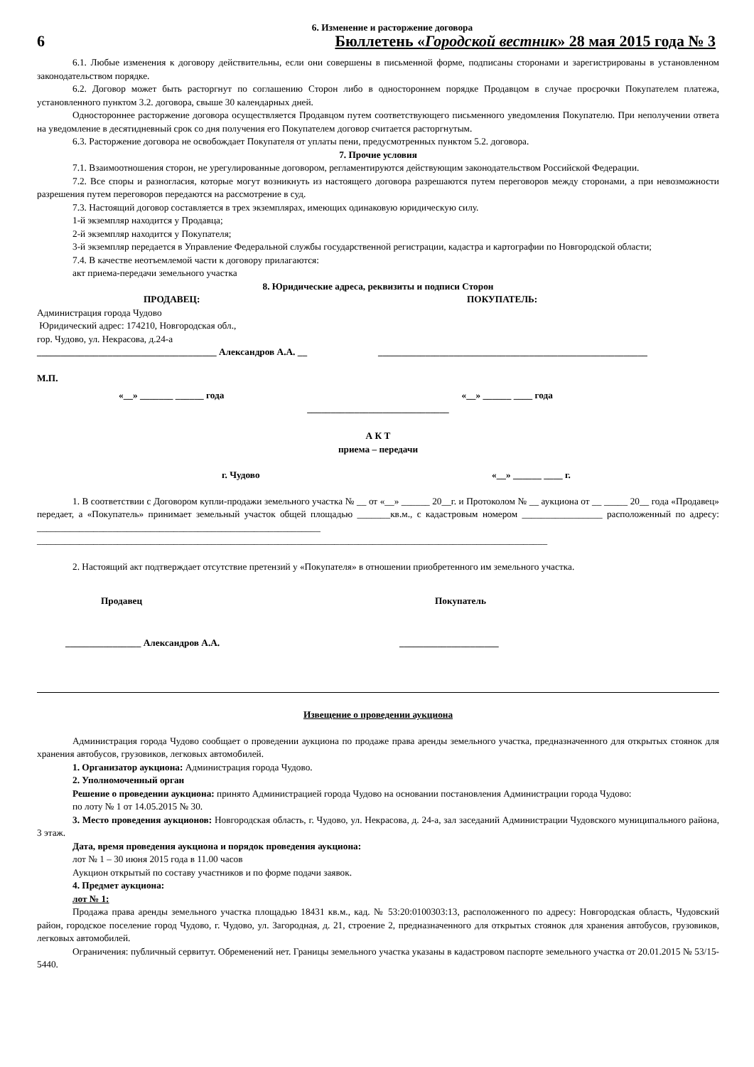6. Изменение и расторжение договора
6 Бюллетень «Городской вестник» 28 мая 2015 года № 3
6.1. Любые изменения к договору действительны, если они совершены в письменной форме, подписаны сторонами и зарегистрированы в установленном законодательством порядке.
6.2. Договор может быть расторгнут по соглашению Сторон либо в одностороннем порядке Продавцом в случае просрочки Покупателем платежа, установленного пунктом 3.2. договора, свыше 30 календарных дней.
Одностороннее расторжение договора осуществляется Продавцом путем соответствующего письменного уведомления Покупателю. При неполучении ответа на уведомление в десятидневный срок со дня получения его Покупателем договор считается расторгнутым.
6.3. Расторжение договора не освобождает Покупателя от уплаты пени, предусмотренных пунктом 5.2. договора.
7. Прочие условия
7.1. Взаимоотношения сторон, не урегулированные договором, регламентируются действующим законодательством Российской Федерации.
7.2. Все споры и разногласия, которые могут возникнуть из настоящего договора разрешаются путем переговоров между сторонами, а при невозможности разрешения путем переговоров передаются на рассмотрение в суд.
7.3. Настоящий договор составляется в трех экземплярах, имеющих одинаковую юридическую силу.
1-й экземпляр находится у Продавца;
2-й экземпляр находится у Покупателя;
3-й экземпляр передается в Управление Федеральной службы государственной регистрации, кадастра и картографии по Новгородской области;
7.4. В качестве неотъемлемой части к договору прилагаются:
акт приема-передачи земельного участка
8. Юридические адреса, реквизиты и подписи Сторон
ПРОДАВЕЦ: ПОКУПАТЕЛЬ:
Администрация города Чудово
Юридический адрес: 174210, Новгородская обл.,
гор. Чудово, ул. Некрасова, д.24-а
______________________________________ Александров А.А. __
_________________________________________________________
М.П.
«__» _______ ______ года «__» ______ ____ года
______________________________
А К Т
приема – передачи
г. Чудово «__» ______ ____ г.
1. В соответствии с Договором купли-продажи земельного участка № __ от «__» ______ 20__г. и Протоколом № __ аукциона от __ _____ 20__ года «Продавец» передает, а «Покупатель» принимает земельный участок общей площадью _______кв.м., с кадастровым номером _________________ расположенный по адресу: ____________________________________________________________
____________________________________________________________________________________________________________
2. Настоящий акт подтверждает отсутствие претензий у «Покупателя» в отношении приобретенного им земельного участка.
Продавец Покупатель
________________ Александров А.А.
_____________________
Извещение о проведении аукциона
Администрация города Чудово сообщает о проведении аукциона по продаже права аренды земельного участка, предназначенного для открытых стоянок для хранения автобусов, грузовиков, легковых автомобилей.
1. Организатор аукциона: Администрация города Чудово.
2. Уполномоченный орган
Решение о проведении аукциона: принято Администрацией города Чудово на основании постановления Администрации города Чудово:
по лоту № 1 от 14.05.2015 № 30.
3. Место проведения аукционов: Новгородская область, г. Чудово, ул. Некрасова, д. 24-а, зал заседаний Администрации Чудовского муниципального района, 3 этаж.
Дата, время проведения аукциона и порядок проведения аукциона:
лот № 1 – 30 июня 2015 года в 11.00 часов
Аукцион открытый по составу участников и по форме подачи заявок.
4. Предмет аукциона:
лот № 1:
Продажа права аренды земельного участка площадью 18431 кв.м., кад. № 53:20:0100303:13, расположенного по адресу: Новгородская область, Чудовский район, городское поселение город Чудово, г. Чудово, ул. Загородная, д. 21, строение 2, предназначенного для открытых стоянок для хранения автобусов, грузовиков, легковых автомобилей.
Ограничения: публичный сервитут. Обременений нет. Границы земельного участка указаны в кадастровом паспорте земельного участка от 20.01.2015 № 53/15-5440.